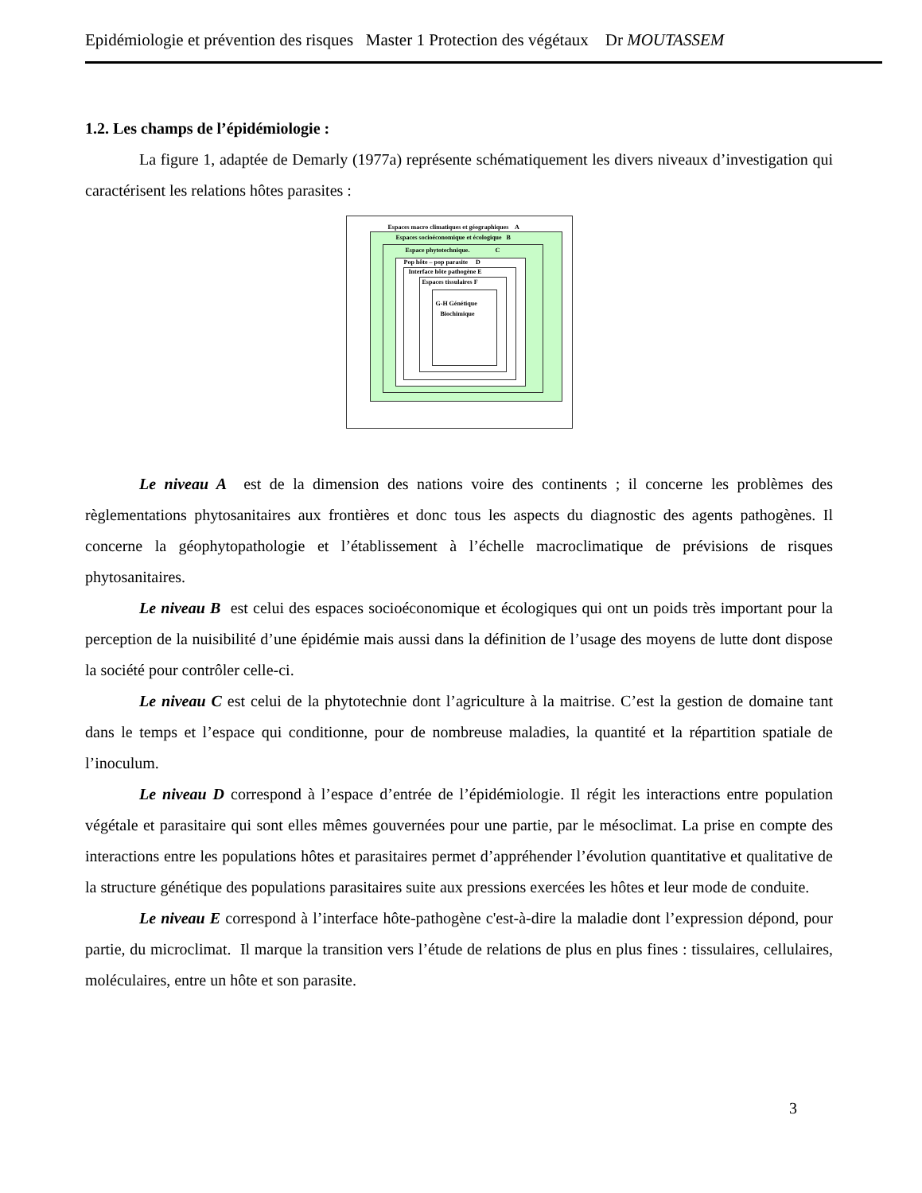Epidémiologie et prévention des risques Master 1 Protection des végétaux Dr MOUTASSEM
1.2. Les champs de l’épidémiologie :
La figure 1, adaptée de Demarly (1977a) représente schématiquement les divers niveaux d’investigation qui caractérisent les relations hôtes parasites :
Espaces macro climatiques et géographiques A
Espaces socioéconomique et écologique B
Espace phytotechnique. C
Pop hôte – pop parasite D
Interface hôte pathogène E
Espaces tissulaires F
G-H Génétique
Biochimique
Le niveau A est de la dimension des nations voire des continents ; il concerne les problèmes des règlementations phytosanitaires aux frontières et donc tous les aspects du diagnostic des agents pathogènes. Il concerne la géophytopathologie et l’établissement à l’échelle macroclimatique de prévisions de risques phytosanitaires.
Le niveau B est celui des espaces socioéconomique et écologiques qui ont un poids très important pour la perception de la nuisibilité d’une épidémie mais aussi dans la définition de l’usage des moyens de lutte dont dispose la société pour contrôler celle-ci.
Le niveau C est celui de la phytotechnie dont l’agriculture à la maitrise. C’est la gestion de domaine tant dans le temps et l’espace qui conditionne, pour de nombreuse maladies, la quantité et la répartition spatiale de l’inoculum.
Le niveau D correspond à l’espace d’entrée de l’épidémiologie. Il régit les interactions entre population végétale et parasitaire qui sont elles mêmes gouvernées pour une partie, par le mésoclimat. La prise en compte des interactions entre les populations hôtes et parasitaires permet d’appréhender l’évolution quantitative et qualitative de la structure génétique des populations parasitaires suite aux pressions exercées les hôtes et leur mode de conduite.
Le niveau E correspond à l’interface hôte-pathogène c'est-à-dire la maladie dont l’expression dépond, pour partie, du microclimat. Il marque la transition vers l’étude de relations de plus en plus fines : tissulaires, cellulaires, moléculaires, entre un hôte et son parasite.
3